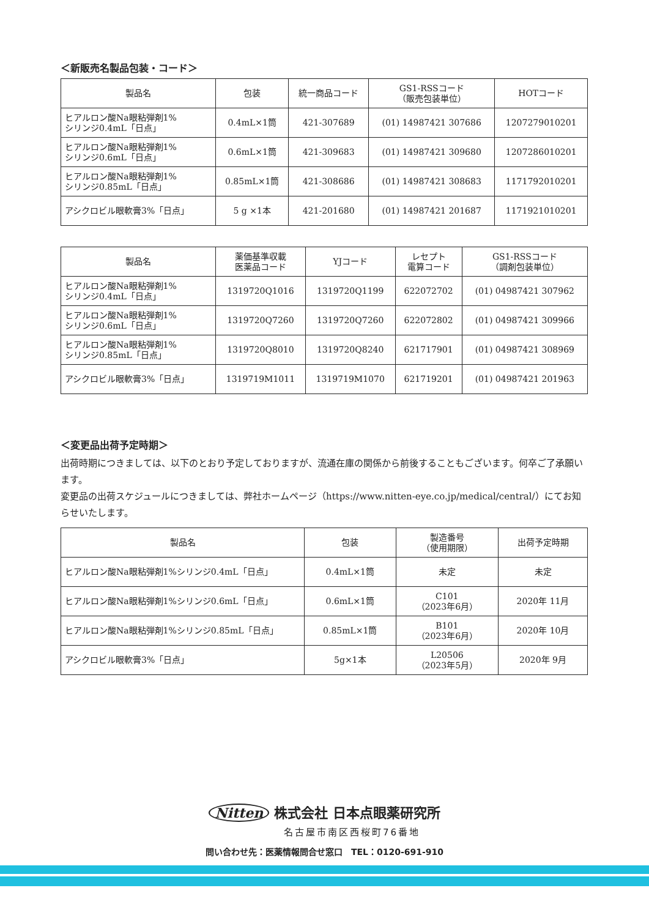＜新販売名製品包装・コード＞
| 製品名 | 包装 | 統一商品コード | GS1-RSSコード （販売包装単位） | HOTコード |
| --- | --- | --- | --- | --- |
| ヒアルロン酸Na眼粘弾剤1% シリンジ0.4mL「日点」 | 0.4mL×1筒 | 421-307689 | (01) 14987421 307686 | 1207279010201 |
| ヒアルロン酸Na眼粘弾剤1% シリンジ0.6mL「日点」 | 0.6mL×1筒 | 421-309683 | (01) 14987421 309680 | 1207286010201 |
| ヒアルロン酸Na眼粘弾剤1% シリンジ0.85mL「日点」 | 0.85mL×1筒 | 421-308686 | (01) 14987421 308683 | 1171792010201 |
| アシクロビル眼軟膏3%「日点」 | 5 g ×1本 | 421-201680 | (01) 14987421 201687 | 1171921010201 |
| 製品名 | 薬価基準収載 医薬品コード | YJコード | レセプト 電算コード | GS1-RSSコード （調剤包装単位） |
| --- | --- | --- | --- | --- |
| ヒアルロン酸Na眼粘弾剤1% シリンジ0.4mL「日点」 | 1319720Q1016 | 1319720Q1199 | 622072702 | (01) 04987421 307962 |
| ヒアルロン酸Na眼粘弾剤1% シリンジ0.6mL「日点」 | 1319720Q7260 | 1319720Q7260 | 622072802 | (01) 04987421 309966 |
| ヒアルロン酸Na眼粘弾剤1% シリンジ0.85mL「日点」 | 1319720Q8010 | 1319720Q8240 | 621717901 | (01) 04987421 308969 |
| アシクロビル眼軟膏3%「日点」 | 1319719M1011 | 1319719M1070 | 621719201 | (01) 04987421 201963 |
＜変更品出荷予定時期＞
出荷時期につきましては、以下のとおり予定しておりますが、流通在庫の関係から前後することもございます。何卒ご了承願います。
変更品の出荷スケジュールにつきましては、弊社ホームページ（https://www.nitten-eye.co.jp/medical/central/）にてお知らせいたします。
| 製品名 | 包装 | 製造番号 （使用期限） | 出荷予定時期 |
| --- | --- | --- | --- |
| ヒアルロン酸Na眼粘弾剤1%シリンジ0.4mL「日点」 | 0.4mL×1筒 | 未定 | 未定 |
| ヒアルロン酸Na眼粘弾剤1%シリンジ0.6mL「日点」 | 0.6mL×1筒 | C101 （2023年6月） | 2020年 11月 |
| ヒアルロン酸Na眼粘弾剤1%シリンジ0.85mL「日点」 | 0.85mL×1筒 | B101 （2023年6月） | 2020年 10月 |
| アシクロビル眼軟膏3%「日点」 | 5g×1本 | L20506 （2023年5月） | 2020年 9月 |
Nitten 株式会社 日本点眼薬研究所
名古屋市南区西桜町76番地
問い合わせ先：医薬情報問合せ窓口　TEL：0120-691-910